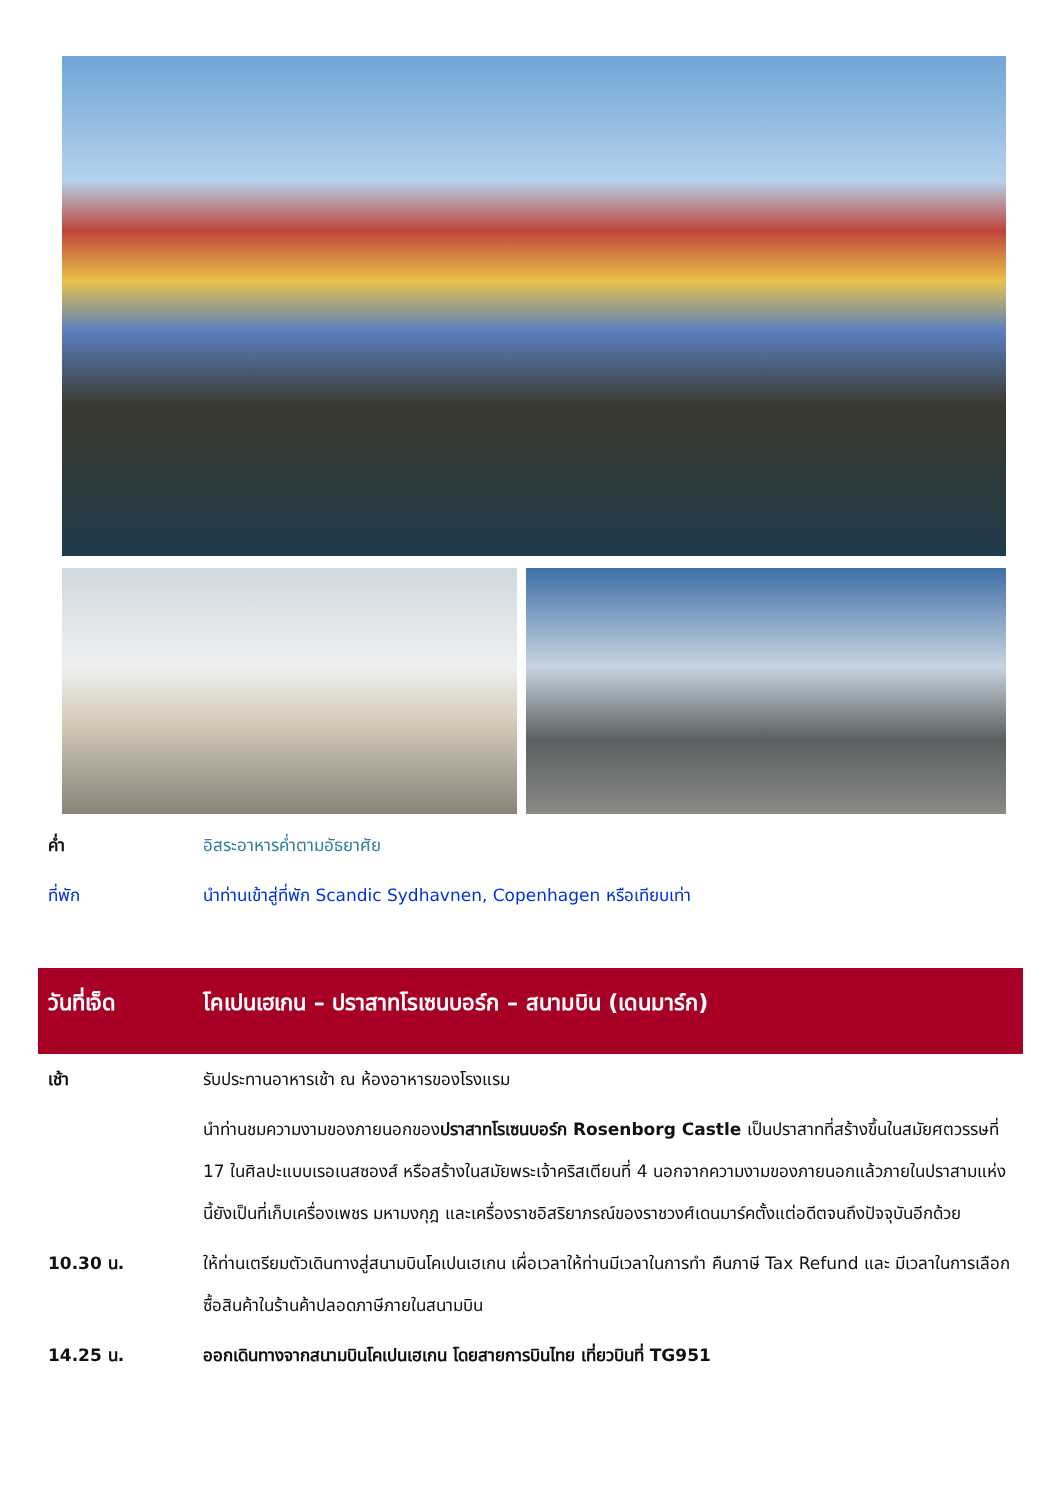| ค่ำ | อิสระอาหารค่ำตามอัธยาศัย |
| ที่พัก | นำท่านเข้าสู่ที่พัก Scandic Sydhavnen, Copenhagen หรือเทียบเท่า |
| วันที่เจ็ด | โคเปนเฮเกน – ปราสาทโรเซนบอร์ก – สนามบิน (เดนมาร์ก) |
| เช้า | รับประทานอาหารเช้า ณ ห้องอาหารของโรงแรม |
| | นำท่านชมความงามของภายนอกของ ปราสาทโรเซนบอร์ก Rosenborg Castle เป็นปราสาทที่สร้างขึ้นในสมัยศตวรรษที่ 17 ในศิลปะแบบเรอเนสซองส์ หรือสร้างในสมัยพระเจ้าคริสเตียนที่ 4 นอกจากความงามของภายนอกแล้วภายในปราสามแห่งนี้ยังเป็นที่เก็บเครื่องเพชร มหามงกุฎ และเครื่องราชอิสริยาภรณ์ของราชวงศ์เดนมาร์คตั้งแต่อดีตจนถึงปัจจุบันอีกด้วย |
| 10.30 น. | ให้ท่านเตรียมตัวเดินทางสู่สนามบินโคเปนเฮเกน เผื่อเวลาให้ท่านมีเวลาในการทำ คืนภาษี Tax Refund และ มีเวลาในการเลือกซื้อสินค้าในร้านค้าปลอดภาษีภายในสนามบิน |
| 14.25 น. | ออกเดินทางจากสนามบินโคเปนเฮเกน โดยสายการบินไทย เที่ยวบินที่ TG951 |